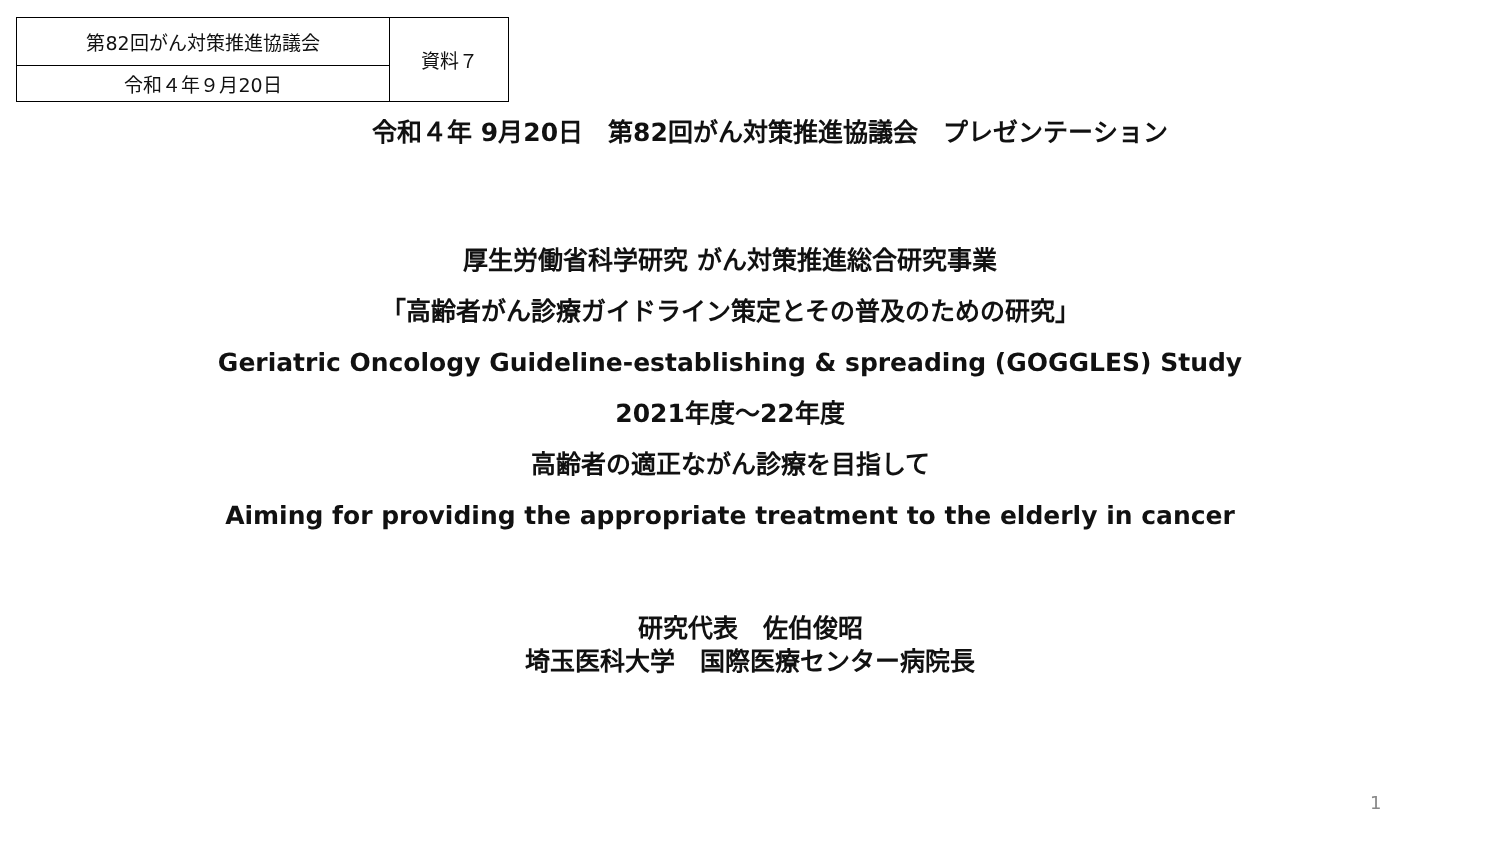| 第82回がん対策推進協議会 | 資料７ |
| 令和４年９月20日 | |
令和４年 9月20日　第82回がん対策推進協議会　プレゼンテーション
厚生労働省科学研究 がん対策推進総合研究事業
「高齢者がん診療ガイドライン策定とその普及のための研究」
Geriatric Oncology Guideline-establishing & spreading (GOGGLES) Study
2021年度～22年度
高齢者の適正ながん診療を目指して
Aiming for providing the appropriate treatment to the elderly in cancer
研究代表　佐伯俊昭
埼玉医科大学　国際医療センター病院長
1